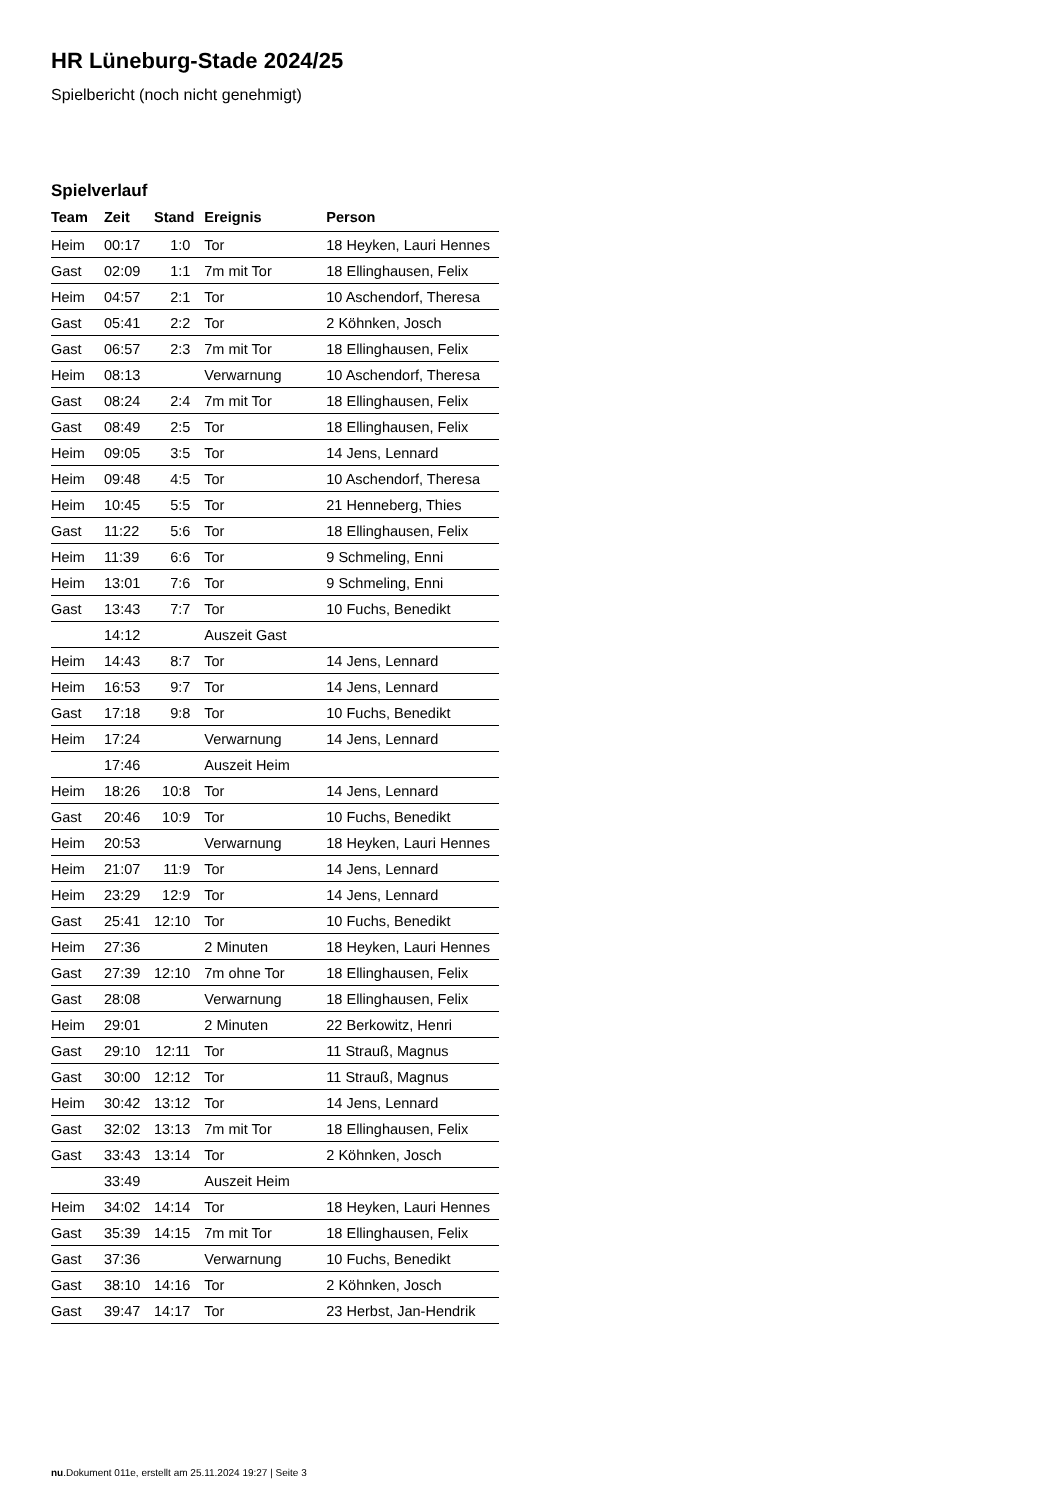HR Lüneburg-Stade 2024/25
Spielbericht (noch nicht genehmigt)
Spielverlauf
| Team | Zeit | Stand | Ereignis | Person |
| --- | --- | --- | --- | --- |
| Heim | 00:17 | 1:0 | Tor | 18 Heyken, Lauri Hennes |
| Gast | 02:09 | 1:1 | 7m mit Tor | 18 Ellinghausen, Felix |
| Heim | 04:57 | 2:1 | Tor | 10 Aschendorf, Theresa |
| Gast | 05:41 | 2:2 | Tor | 2 Köhnken, Josch |
| Gast | 06:57 | 2:3 | 7m mit Tor | 18 Ellinghausen, Felix |
| Heim | 08:13 | | Verwarnung | 10 Aschendorf, Theresa |
| Gast | 08:24 | 2:4 | 7m mit Tor | 18 Ellinghausen, Felix |
| Gast | 08:49 | 2:5 | Tor | 18 Ellinghausen, Felix |
| Heim | 09:05 | 3:5 | Tor | 14 Jens, Lennard |
| Heim | 09:48 | 4:5 | Tor | 10 Aschendorf, Theresa |
| Heim | 10:45 | 5:5 | Tor | 21 Henneberg, Thies |
| Gast | 11:22 | 5:6 | Tor | 18 Ellinghausen, Felix |
| Heim | 11:39 | 6:6 | Tor | 9 Schmeling, Enni |
| Heim | 13:01 | 7:6 | Tor | 9 Schmeling, Enni |
| Gast | 13:43 | 7:7 | Tor | 10 Fuchs, Benedikt |
| | 14:12 | | Auszeit Gast | |
| Heim | 14:43 | 8:7 | Tor | 14 Jens, Lennard |
| Heim | 16:53 | 9:7 | Tor | 14 Jens, Lennard |
| Gast | 17:18 | 9:8 | Tor | 10 Fuchs, Benedikt |
| Heim | 17:24 | | Verwarnung | 14 Jens, Lennard |
| | 17:46 | | Auszeit Heim | |
| Heim | 18:26 | 10:8 | Tor | 14 Jens, Lennard |
| Gast | 20:46 | 10:9 | Tor | 10 Fuchs, Benedikt |
| Heim | 20:53 | | Verwarnung | 18 Heyken, Lauri Hennes |
| Heim | 21:07 | 11:9 | Tor | 14 Jens, Lennard |
| Heim | 23:29 | 12:9 | Tor | 14 Jens, Lennard |
| Gast | 25:41 | 12:10 | Tor | 10 Fuchs, Benedikt |
| Heim | 27:36 | | 2 Minuten | 18 Heyken, Lauri Hennes |
| Gast | 27:39 | 12:10 | 7m ohne Tor | 18 Ellinghausen, Felix |
| Gast | 28:08 | | Verwarnung | 18 Ellinghausen, Felix |
| Heim | 29:01 | | 2 Minuten | 22 Berkowitz, Henri |
| Gast | 29:10 | 12:11 | Tor | 11 Strauß, Magnus |
| Gast | 30:00 | 12:12 | Tor | 11 Strauß, Magnus |
| Heim | 30:42 | 13:12 | Tor | 14 Jens, Lennard |
| Gast | 32:02 | 13:13 | 7m mit Tor | 18 Ellinghausen, Felix |
| Gast | 33:43 | 13:14 | Tor | 2 Köhnken, Josch |
| | 33:49 | | Auszeit Heim | |
| Heim | 34:02 | 14:14 | Tor | 18 Heyken, Lauri Hennes |
| Gast | 35:39 | 14:15 | 7m mit Tor | 18 Ellinghausen, Felix |
| Gast | 37:36 | | Verwarnung | 10 Fuchs, Benedikt |
| Gast | 38:10 | 14:16 | Tor | 2 Köhnken, Josch |
| Gast | 39:47 | 14:17 | Tor | 23 Herbst, Jan-Hendrik |
nu.Dokument 011e, erstellt am 25.11.2024 19:27 | Seite 3